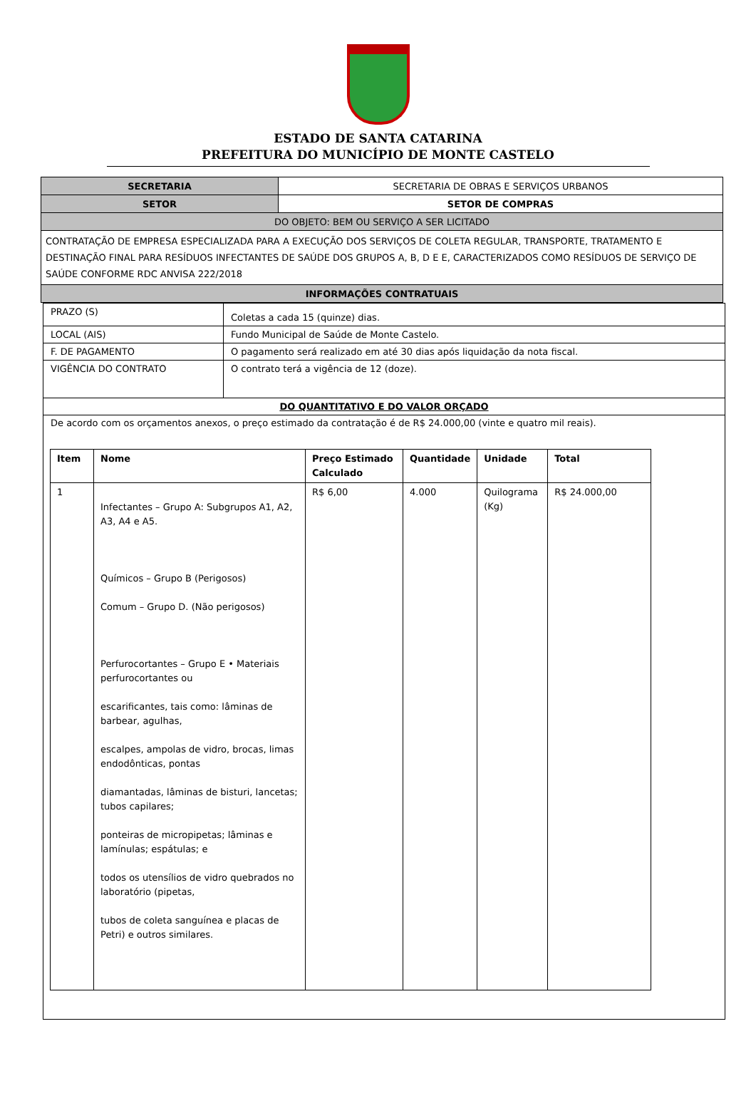ESTADO DE SANTA CATARINA
PREFEITURA DO MUNICÍPIO DE MONTE CASTELO
| SECRETARIA | SECRETARIA DE OBRAS E SERVIÇOS URBANOS |
| SETOR | SETOR DE COMPRAS |
| DO OBJETO: BEM OU SERVIÇO A SER LICITADO | |
| CONTRATAÇÃO DE EMPRESA ESPECIALIZADA PARA A EXECUÇÃO DOS SERVIÇOS DE COLETA REGULAR, TRANSPORTE, TRATAMENTO E DESTINAÇÃO FINAL PARA RESÍDUOS INFECTANTES DE SAÚDE DOS GRUPOS A, B, D E E, CARACTERIZADOS COMO RESÍDUOS DE SERVIÇO DE SAÚDE CONFORME RDC ANVISA 222/2018 | |
| INFORMAÇÕES CONTRATUAIS | |
| PRAZO (S) | Coletas a cada 15 (quinze) dias. |
| LOCAL (AIS) | Fundo Municipal de Saúde de Monte Castelo. |
| F. DE PAGAMENTO | O pagamento será realizado em até 30 dias após liquidação da nota fiscal. |
| VIGÊNCIA DO CONTRATO | O contrato terá a vigência de 12 (doze). |
| DO QUANTITATIVO E DO VALOR ORÇADO | |
De acordo com os orçamentos anexos, o preço estimado da contratação é de R$ 24.000,00 (vinte e quatro mil reais).
| Item | Nome | Preço Estimado Calculado | Quantidade | Unidade | Total |
| --- | --- | --- | --- | --- | --- |
| 1 | Infectantes – Grupo A: Subgrupos A1, A2, A3, A4 e A5. Químicos – Grupo B (Perigosos) Comum – Grupo D. (Não perigosos) Perfurocortantes – Grupo E • Materiais perfurocortantes ou escarificantes, tais como: lâminas de barbear, agulhas, escalpes, ampolas de vidro, brocas, limas endodônticas, pontas diamantadas, lâminas de bisturi, lancetas; tubos capilares; ponteiras de micropipetas; lâminas e lamínulas; espátulas; e todos os utensílios de vidro quebrados no laboratório (pipetas, tubos de coleta sanguínea e placas de Petri) e outros similares. | R$ 6,00 | 4.000 | Quilograma (Kg) | R$ 24.000,00 |